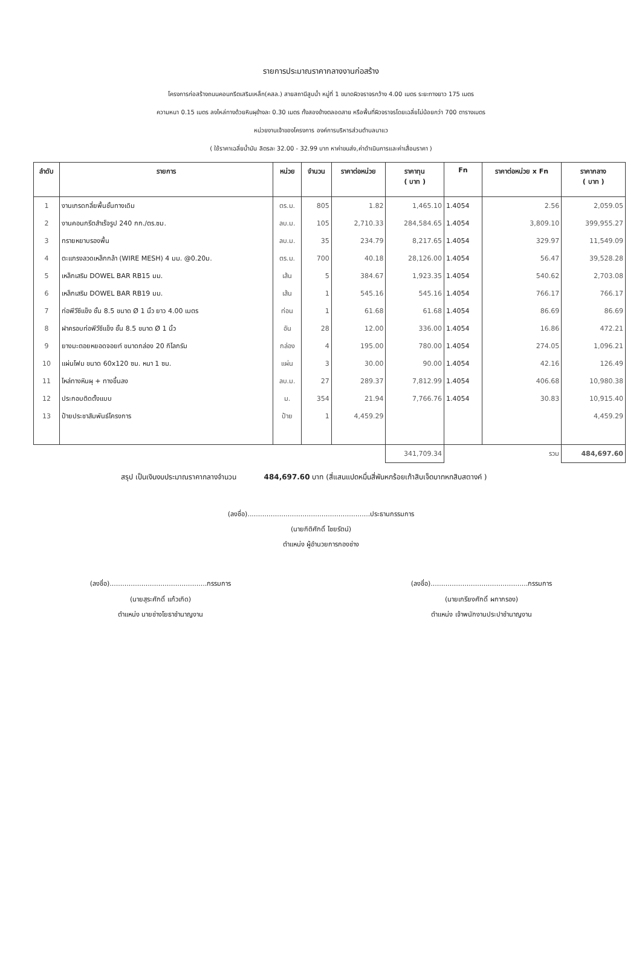รายการประมาณราคากลางงานก่อสร้าง
โครงการก่อสร้างถนนคอนกรีตเสริมเหล็ก(คสล.) สายสถานีสูบน้ำ หมู่ที่ 1 ขนาดผิวจราจรกว้าง 4.00 เมตร ระยะทางยาว 175 เมตร
ความหนา 0.15 เมตร ลงไหล่ทางด้วยหินผุข้างละ 0.30 เมตร ทั้งสองข้างตลอดสาย หรือพื้นที่ผิวจราจรโดยเฉลี่ยไม่น้อยกว่า 700 ตารางเมตร
หน่วยงานเจ้าของโครงการ องค์การบริหารส่วนตำบลนาแว
( ใช้ราคาเฉลี่ยน้ำมัน ลิตรละ 32.00 - 32.99 บาท หาค่าขนส่ง,ค่าดำเนินการและค่าเสื่อมราคา )
| ลำดับ | รายการ | หน่วย | จำนวน | ราคาต่อหน่วย | ราคาทุน ( บาท ) | Fn | ราคาต่อหน่วย x Fn | ราคากลาง ( บาท ) |
| --- | --- | --- | --- | --- | --- | --- | --- | --- |
| 1 | งานเกรดกลี่ยพื้นชั้นทางเดิม | ตร.ม. | 805 | 1.82 | 1,465.10 | 1.4054 | 2.56 | 2,059.05 |
| 2 | งานคอนกรีตสำเร็จรูป 240 กก./ตร.ซม. | ลบ.ม. | 105 | 2,710.33 | 284,584.65 | 1.4054 | 3,809.10 | 399,955.27 |
| 3 | ทรายหยาบรองพื้น | ลบ.ม. | 35 | 234.79 | 8,217.65 | 1.4054 | 329.97 | 11,549.09 |
| 4 | ตะแกรงลวดเหล็กกล้า (WIRE MESH) 4 มม. @0.20ม. | ตร.ม. | 700 | 40.18 | 28,126.00 | 1.4054 | 56.47 | 39,528.28 |
| 5 | เหล็กเสริม DOWEL BAR RB15 มม. | เส้น | 5 | 384.67 | 1,923.35 | 1.4054 | 540.62 | 2,703.08 |
| 6 | เหล็กเสริม DOWEL BAR RB19 มม. | เส้น | 1 | 545.16 | 545.16 | 1.4054 | 766.17 | 766.17 |
| 7 | ท่อพีวีซีแข็ง ชั้น 8.5 ขนาด Ø 1 นิ้ว ยาว 4.00 เมตร | ท่อน | 1 | 61.68 | 61.68 | 1.4054 | 86.69 | 86.69 |
| 8 | ฝาครอบท่อพีวีซีแข็ง ชั้น 8.5 ขนาด Ø 1 นิ้ว | อัน | 28 | 12.00 | 336.00 | 1.4054 | 16.86 | 472.21 |
| 9 | ยางมะตอยหยอดจอยท์ ขนาดกล่อง 20 กิโลกรัม | กล่อง | 4 | 195.00 | 780.00 | 1.4054 | 274.05 | 1,096.21 |
| 10 | แผ่นโฟม ขนาด 60x120 ซม. หนา 1 ซม. | แผ่น | 3 | 30.00 | 90.00 | 1.4054 | 42.16 | 126.49 |
| 11 | ไหล่ทางหินผุ + ทางขึ้นลง | ลบ.ม. | 27 | 289.37 | 7,812.99 | 1.4054 | 406.68 | 10,980.38 |
| 12 | ประกอบติดตั้งแบบ | ม. | 354 | 21.94 | 7,766.76 | 1.4054 | 30.83 | 10,915.40 |
| 13 | ป้ายประชาสัมพันธ์โครงการ | ป้าย | 1 | 4,459.29 | | | | 4,459.29 |
| | | | | | 341,709.34 | | รวม | 484,697.60 |
สรุป เป็นเงินงบประมาณราคากลางจำนวน 484,697.60 บาท (สี่แสนแปดหมื่นสี่พันหกร้อยเก้าสิบเจ็ดบาทหกสิบสตางค์ )
(ลงชื่อ)..........................................................ประธานกรรมการ
(นายกิติศักดิ์ ไชยรัตน์)
ตำแหน่ง ผู้อำนวยการกองช่าง
(ลงชื่อ)..............................................กรรมการ
(นายสุระศักดิ์ แก้วเกิด)
ตำแหน่ง นายช่างโยธาชำนาญงาน
(ลงชื่อ)..............................................กรรมการ
(นายเกรียงศักดิ์ ผกากรอง)
ตำแหน่ง เจ้าพนักงานประปาชำนาญงาน